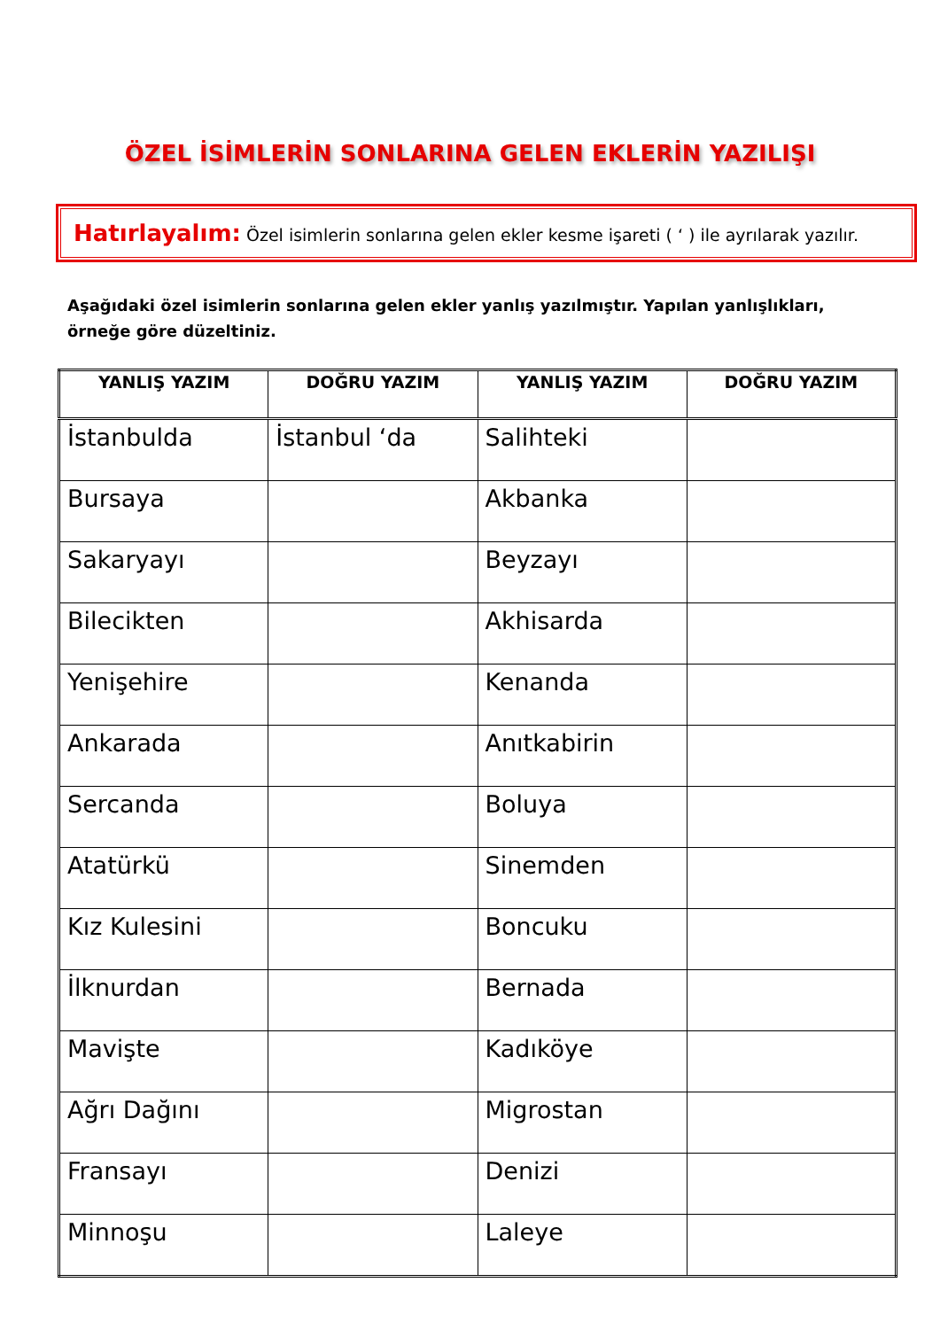ÖZEL İSİMLERİN SONLARINA GELEN EKLERİN YAZILIŞI
Hatırlayalım: Özel isimlerin sonlarına gelen ekler kesme işareti ( ‘ ) ile ayrılarak yazılır.
Aşağıdaki özel isimlerin sonlarına gelen ekler yanlış yazılmıştır. Yapılan yanlışlıkları, örneğe göre düzeltiniz.
| YANLIŞ YAZIM | DOĞRU YAZIM | YANLIŞ YAZIM | DOĞRU YAZIM |
| --- | --- | --- | --- |
| İstanbulda | İstanbul ‘da | Salihteki | |
| Bursaya | | Akbanka | |
| Sakaryayı | | Beyzayı | |
| Bilecikten | | Akhisarda | |
| Yenişehire | | Kenanda | |
| Ankarada | | Anıtkabirin | |
| Sercanda | | Boluya | |
| Atatürkü | | Sinemden | |
| Kız Kulesini | | Boncuku | |
| İlknurdan | | Bernada | |
| Mavişte | | Kadıköye | |
| Ağrı Dağını | | Migrostan | |
| Fransayı | | Denizi | |
| Minnoşu | | Laleye | |